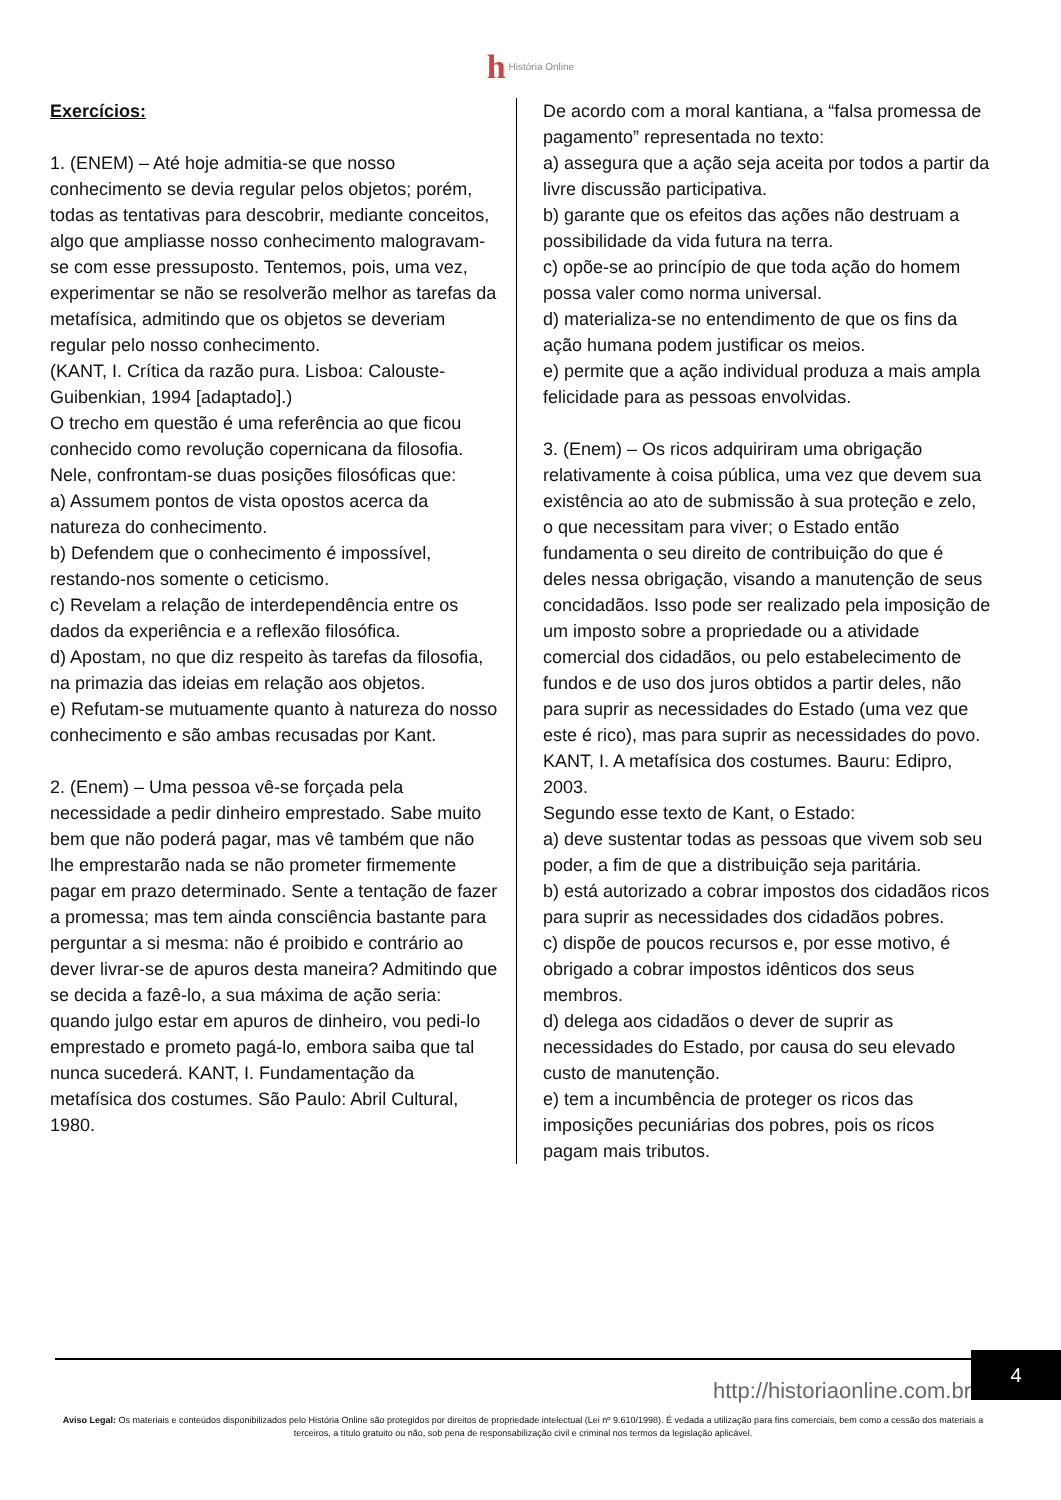h História Online
Exercícios:
1. (ENEM) – Até hoje admitia-se que nosso conhecimento se devia regular pelos objetos; porém, todas as tentativas para descobrir, mediante conceitos, algo que ampliasse nosso conhecimento malogravam-se com esse pressuposto. Tentemos, pois, uma vez, experimentar se não se resolverão melhor as tarefas da metafísica, admitindo que os objetos se deveriam regular pelo nosso conhecimento.
(KANT, I. Crítica da razão pura. Lisboa: Calouste-Guibenkian, 1994 [adaptado].)
O trecho em questão é uma referência ao que ficou conhecido como revolução copernicana da filosofia. Nele, confrontam-se duas posições filosóficas que:
a) Assumem pontos de vista opostos acerca da natureza do conhecimento.
b) Defendem que o conhecimento é impossível, restando-nos somente o ceticismo.
c) Revelam a relação de interdependência entre os dados da experiência e a reflexão filosófica.
d) Apostam, no que diz respeito às tarefas da filosofia, na primazia das ideias em relação aos objetos.
e) Refutam-se mutuamente quanto à natureza do nosso conhecimento e são ambas recusadas por Kant.
2. (Enem) – Uma pessoa vê-se forçada pela necessidade a pedir dinheiro emprestado. Sabe muito bem que não poderá pagar, mas vê também que não lhe emprestarão nada se não prometer firmemente pagar em prazo determinado. Sente a tentação de fazer a promessa; mas tem ainda consciência bastante para perguntar a si mesma: não é proibido e contrário ao dever livrar-se de apuros desta maneira? Admitindo que se decida a fazê-lo, a sua máxima de ação seria: quando julgo estar em apuros de dinheiro, vou pedi-lo emprestado e prometo pagá-lo, embora saiba que tal nunca sucederá. KANT, I. Fundamentação da metafísica dos costumes. São Paulo: Abril Cultural, 1980.
De acordo com a moral kantiana, a “falsa promessa de pagamento” representada no texto:
a) assegura que a ação seja aceita por todos a partir da livre discussão participativa.
b) garante que os efeitos das ações não destruam a possibilidade da vida futura na terra.
c) opõe-se ao princípio de que toda ação do homem possa valer como norma universal.
d) materializa-se no entendimento de que os fins da ação humana podem justificar os meios.
e) permite que a ação individual produza a mais ampla felicidade para as pessoas envolvidas.
3. (Enem) – Os ricos adquiriram uma obrigação relativamente à coisa pública, uma vez que devem sua existência ao ato de submissão à sua proteção e zelo, o que necessitam para viver; o Estado então fundamenta o seu direito de contribuição do que é deles nessa obrigação, visando a manutenção de seus concidadãos. Isso pode ser realizado pela imposição de um imposto sobre a propriedade ou a atividade comercial dos cidadãos, ou pelo estabelecimento de fundos e de uso dos juros obtidos a partir deles, não para suprir as necessidades do Estado (uma vez que este é rico), mas para suprir as necessidades do povo. KANT, I. A metafísica dos costumes. Bauru: Edipro, 2003.
Segundo esse texto de Kant, o Estado:
a) deve sustentar todas as pessoas que vivem sob seu poder, a fim de que a distribuição seja paritária.
b) está autorizado a cobrar impostos dos cidadãos ricos para suprir as necessidades dos cidadãos pobres.
c) dispõe de poucos recursos e, por esse motivo, é obrigado a cobrar impostos idênticos dos seus membros.
d) delega aos cidadãos o dever de suprir as necessidades do Estado, por causa do seu elevado custo de manutenção.
e) tem a incumbência de proteger os ricos das imposições pecuniárias dos pobres, pois os ricos pagam mais tributos.
4
http://historiaonline.com.br
Aviso Legal: Os materiais e conteúdos disponibilizados pelo História Online são protegidos por direitos de propriedade intelectual (Lei nº 9.610/1998). É vedada a utilização para fins comerciais, bem como a cessão dos materiais a terceiros, a título gratuito ou não, sob pena de responsabilização civil e criminal nos termos da legislação aplicável.